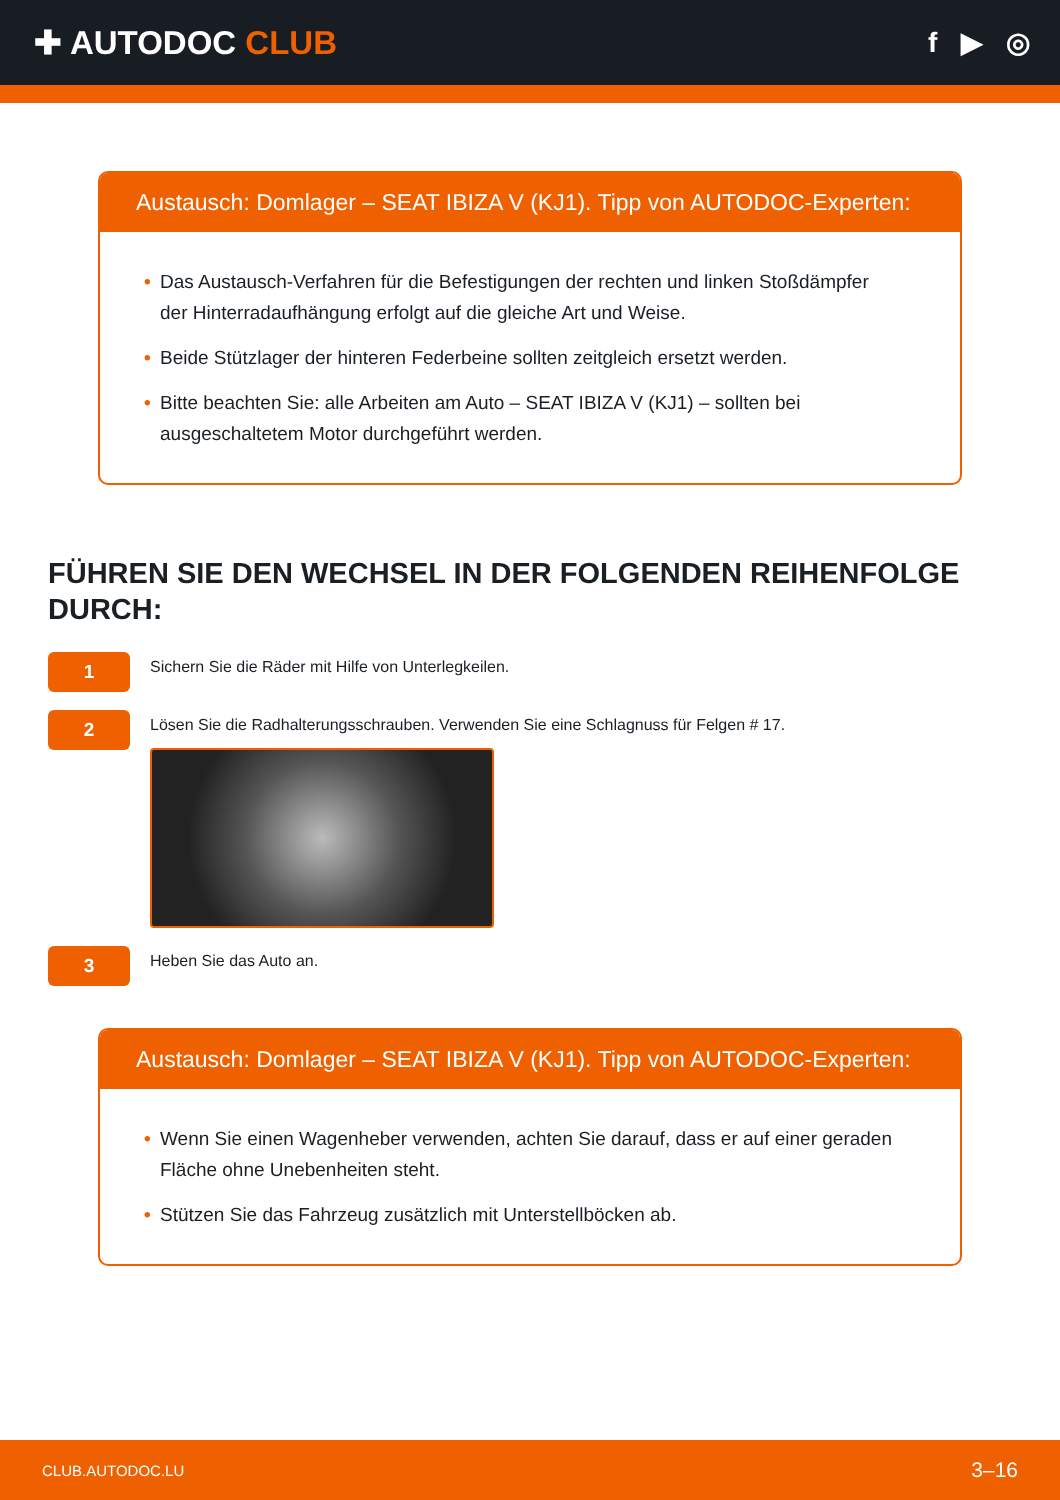✚ AUTODOC CLUB
f ▶ ◎
Austausch: Domlager – SEAT IBIZA V (KJ1). Tipp von AUTODOC-Experten:
• Das Austausch-Verfahren für die Befestigungen der rechten und linken Stoßdämpfer der Hinterradaufhängung erfolgt auf die gleiche Art und Weise.
• Beide Stützlager der hinteren Federbeine sollten zeitgleich ersetzt werden.
• Bitte beachten Sie: alle Arbeiten am Auto – SEAT IBIZA V (KJ1) – sollten bei ausgeschaltetem Motor durchgeführt werden.
FÜHREN SIE DEN WECHSEL IN DER FOLGENDEN REIHENFOLGE DURCH:
1
Sichern Sie die Räder mit Hilfe von Unterlegkeilen.
2
Lösen Sie die Radhalterungsschrauben. Verwenden Sie eine Schlagnuss für Felgen # 17.
3
Heben Sie das Auto an.
Austausch: Domlager – SEAT IBIZA V (KJ1). Tipp von AUTODOC-Experten:
• Wenn Sie einen Wagenheber verwenden, achten Sie darauf, dass er auf einer geraden Fläche ohne Unebenheiten steht.
• Stützen Sie das Fahrzeug zusätzlich mit Unterstellböcken ab.
CLUB.AUTODOC.LU 3–16